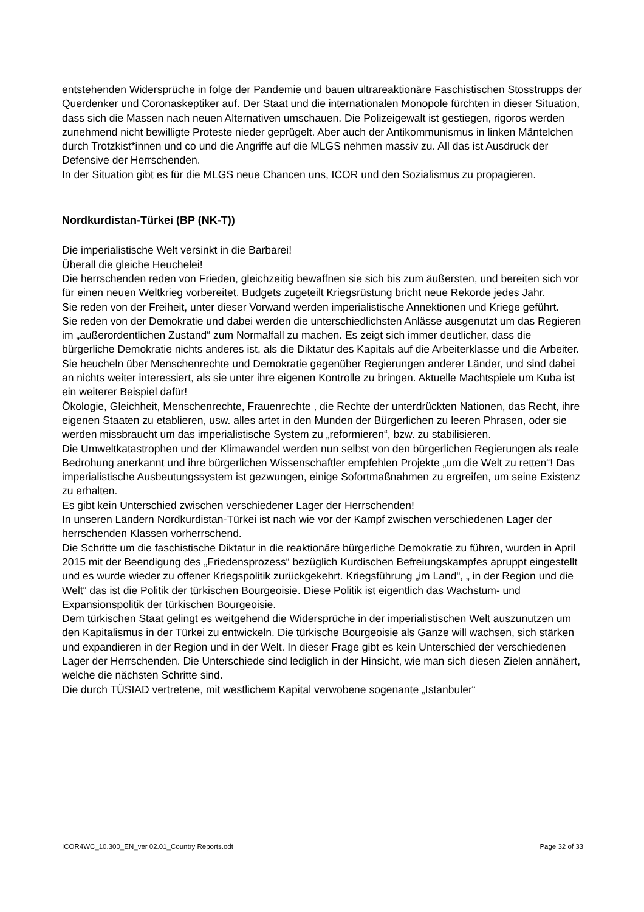entstehenden Widersprüche in folge der Pandemie und bauen ultrareaktionäre Faschistischen Stosstrupps der Querdenker und Coronaskeptiker auf. Der Staat und die internationalen Monopole fürchten in dieser Situation, dass sich die Massen nach neuen Alternativen umschauen. Die Polizeigewalt ist gestiegen, rigoros werden zunehmend nicht bewilligte Proteste nieder geprügelt. Aber auch der Antikommunismus in linken Mäntelchen durch Trotzkist*innen und co und die Angriffe auf die MLGS nehmen massiv zu. All das ist Ausdruck der Defensive der Herrschenden.
In der Situation gibt es für die MLGS neue Chancen uns, ICOR und den Sozialismus zu propagieren.
Nordkurdistan-Türkei (BP (NK-T))
Die imperialistische Welt versinkt in die Barbarei!
Überall die gleiche Heuchelei!
Die herrschenden reden von Frieden, gleichzeitig bewaffnen sie sich bis zum äußersten, und bereiten sich vor für einen neuen Weltkrieg vorbereitet. Budgets zugeteilt Kriegsrüstung bricht neue Rekorde jedes Jahr.
Sie reden von der Freiheit, unter dieser Vorwand werden imperialistische Annektionen und Kriege geführt.
Sie reden von der Demokratie und dabei werden die unterschiedlichsten Anlässe ausgenutzt um das Regieren im „außerordentlichen Zustand“ zum Normalfall zu machen. Es zeigt sich immer deutlicher, dass die bürgerliche Demokratie nichts anderes ist, als die Diktatur des Kapitals auf die Arbeiterklasse und die Arbeiter.
Sie heucheln über Menschenrechte und Demokratie gegenüber Regierungen anderer Länder, und sind dabei an nichts weiter interessiert, als sie unter ihre eigenen Kontrolle zu bringen. Aktuelle Machtspiele um Kuba ist ein weiterer Beispiel dafür!
Ökologie, Gleichheit, Menschenrechte, Frauenrechte , die Rechte der unterdrückten Nationen, das Recht, ihre eigenen Staaten zu etablieren, usw. alles artet in den Munden der Bürgerlichen zu leeren Phrasen, oder sie werden missbraucht um das imperialistische System zu „reformieren“, bzw. zu stabilisieren.
Die Umweltkatastrophen und der Klimawandel werden nun selbst von den bürgerlichen Regierungen als reale Bedrohung anerkannt und ihre bürgerlichen Wissenschaftler empfehlen Projekte „um die Welt zu retten“! Das imperialistische Ausbeutungssystem ist gezwungen, einige Sofortmaßnahmen zu ergreifen, um seine Existenz zu erhalten.
Es gibt kein Unterschied zwischen verschiedener Lager der Herrschenden!
In unseren Ländern Nordkurdistan-Türkei ist nach wie vor der Kampf zwischen verschiedenen Lager der herrschenden Klassen vorherrschend.
Die Schritte um die faschistische Diktatur in die reaktionäre bürgerliche Demokratie zu führen, wurden in April 2015 mit der Beendigung des „Friedensprozess“ bezüglich Kurdischen Befreiungskampfes apruppt eingestellt und es wurde wieder zu offener Kriegspolitik zurückgekehrt. Kriegsführung „im Land“, „ in der Region und die Welt“ das ist die Politik der türkischen Bourgeoisie. Diese Politik ist eigentlich das Wachstum- und Expansionspolitik der türkischen Bourgeoisie.
Dem türkischen Staat gelingt es weitgehend die Widersprüche in der imperialistischen Welt auszunutzen um den Kapitalismus in der Türkei zu entwickeln. Die türkische Bourgeoisie als Ganze will wachsen, sich stärken und expandieren in der Region und in der Welt. In dieser Frage gibt es kein Unterschied der verschiedenen Lager der Herrschenden. Die Unterschiede sind lediglich in der Hinsicht, wie man sich diesen Zielen annähert, welche die nächsten Schritte sind.
Die durch TÜSIAD vertretene, mit westlichem Kapital verwobene sogenante „Istanbuler“
ICOR4WC_10.300_EN_ver 02.01_Country Reports.odt Page 32 of 33